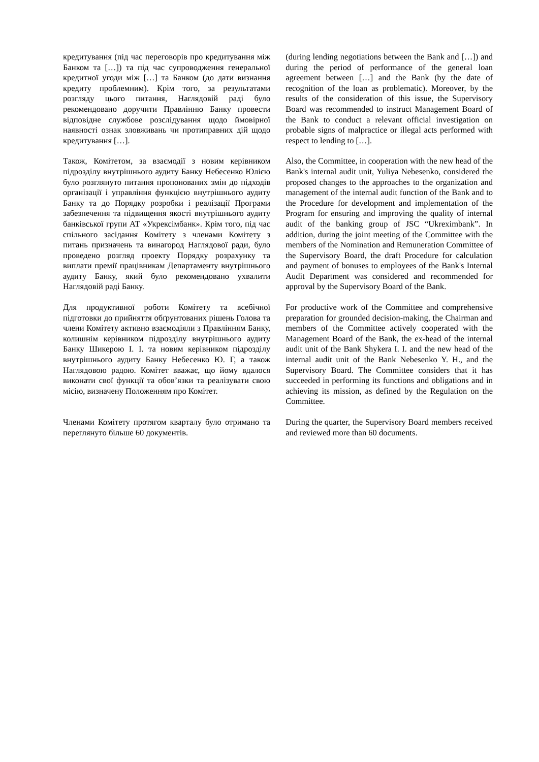| кредитування (під час переговорів про кредитування між Банком та […]) та під час супроводження генеральної кредитної угоди між […] та Банком (до дати визнання кредиту проблемним). Крім того, за результатами розгляду цього питання, Наглядовій раді було рекомендовано доручити Правлінню Банку провести відповідне службове розслідування щодо ймовірної наявності ознак зловживань чи протиправних дій щодо кредитування […]. | (during lending negotiations between the Bank and […]) and during the period of performance of the general loan agreement between […] and the Bank (by the date of recognition of the loan as problematic). Moreover, by the results of the consideration of this issue, the Supervisory Board was recommended to instruct Management Board of the Bank to conduct a relevant official investigation on probable signs of malpractice or illegal acts performed with respect to lending to […]. |
| Також, Комітетом, за взаємодії з новим керівником підрозділу внутрішнього аудиту Банку Небесенко Юлією було розглянуто питання пропонованих змін до підходів організації і управління функцією внутрішнього аудиту Банку та до Порядку розробки і реалізації Програми забезпечення та підвищення якості внутрішнього аудиту банківської групи АТ «Укрексімбанк». Крім того, під час спільного засідання Комітету з членами Комітету з питань призначень та винагород Наглядової ради, було проведено розгляд проекту Порядку розрахунку та виплати премії працівникам Департаменту внутрішнього аудиту Банку, який було рекомендовано ухвалити Наглядовій раді Банку. | Also, the Committee, in cooperation with the new head of the Bank's internal audit unit, Yuliya Nebesenko, considered the proposed changes to the approaches to the organization and management of the internal audit function of the Bank and to the Procedure for development and implementation of the Program for ensuring and improving the quality of internal audit of the banking group of JSC “Ukreximbank”. In addition, during the joint meeting of the Committee with the members of the Nomination and Remuneration Committee of the Supervisory Board, the draft Procedure for calculation and payment of bonuses to employees of the Bank's Internal Audit Department was considered and recommended for approval by the Supervisory Board of the Bank. |
| Для продуктивної роботи Комітету та всебічної підготовки до прийняття обґрунтованих рішень Голова та члени Комітету активно взаємодіяли з Правлінням Банку, колишнім керівником підрозділу внутрішнього аудиту Банку Шикерою І. І. та новим керівником підрозділу внутрішнього аудиту Банку Небесенко Ю. Г, а також Наглядовою радою. Комітет вважає, що йому вдалося виконати свої функції та обов’язки та реалізувати свою місію, визначену Положенням про Комітет. | For productive work of the Committee and comprehensive preparation for grounded decision-making, the Chairman and members of the Committee actively cooperated with the Management Board of the Bank, the ex-head of the internal audit unit of the Bank Shykera I. I. and the new head of the internal audit unit of the Bank Nebesenko Y. H., and the Supervisory Board. The Committee considers that it has succeeded in performing its functions and obligations and in achieving its mission, as defined by the Regulation on the Committee. |
| Членами Комітету протягом кварталу було отримано та переглянуто більше 60 документів. | During the quarter, the Supervisory Board members received and reviewed more than 60 documents. |